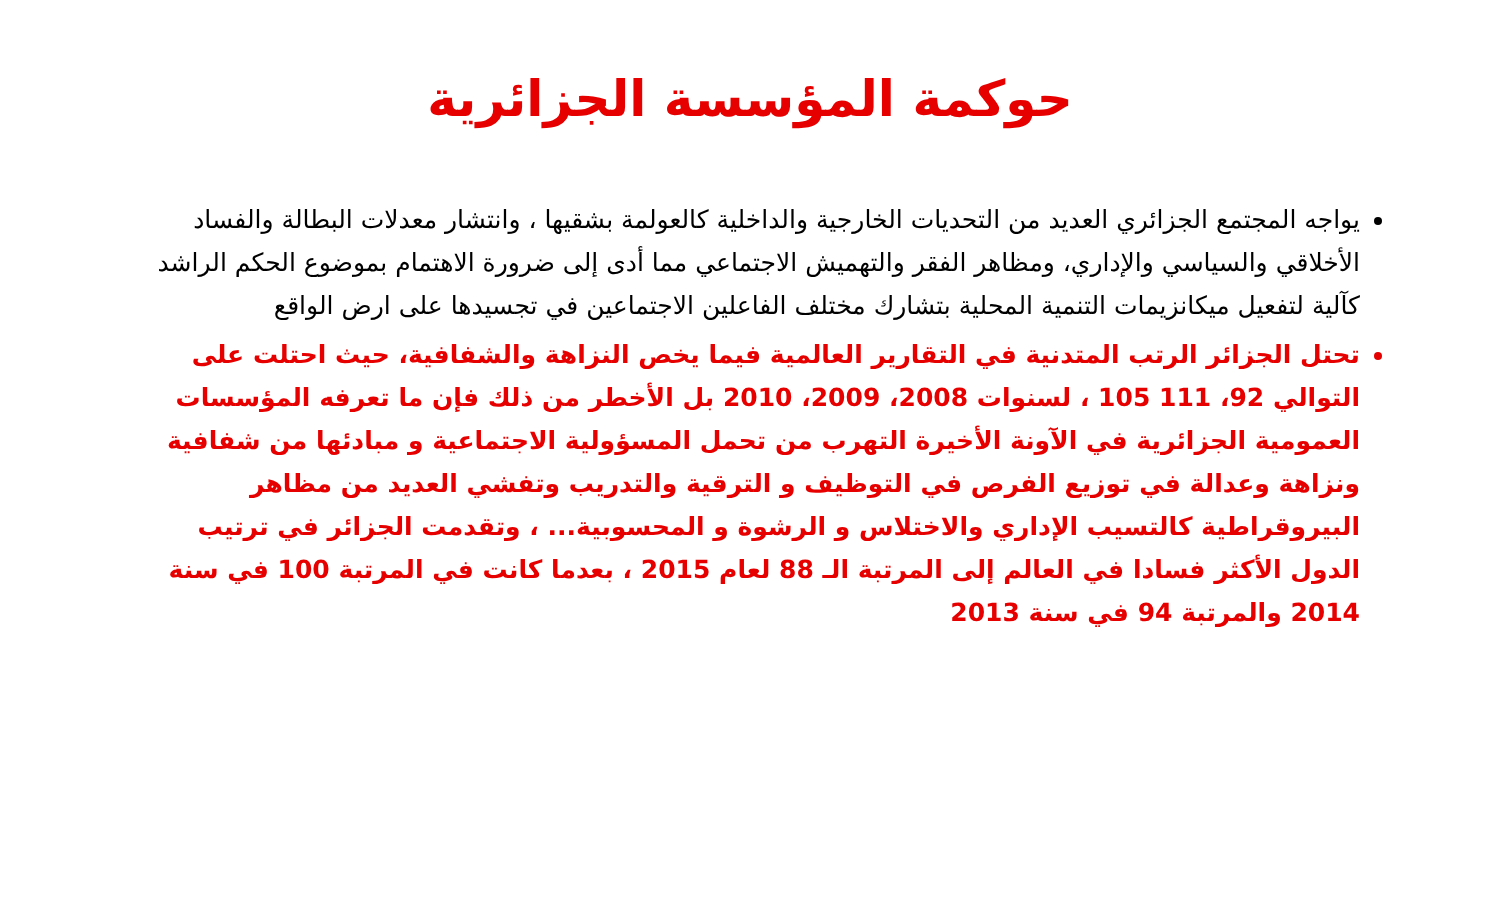حوكمة المؤسسة الجزائرية
يواجه المجتمع الجزائري العديد من التحديات الخارجية والداخلية كالعولمة بشقيها ، وانتشار معدلات البطالة والفساد الأخلاقي والسياسي والإداري، ومظاهر الفقر والتهميش الاجتماعي مما أدى إلى ضرورة الاهتمام بموضوع الحكم الراشد كآلية لتفعيل ميكانزيمات التنمية المحلية بتشارك مختلف الفاعلين الاجتماعين في تجسيدها على ارض الواقع
تحتل الجزائر الرتب المتدنية في التقارير العالمية فيما يخص النزاهة والشفافية، حيث احتلت على التوالي 92، 111 105 ، لسنوات 2008، 2009، 2010 بل الأخطر من ذلك فإن ما تعرفه المؤسسات العمومية الجزائرية في الآونة الأخيرة التهرب من تحمل المسؤولية الاجتماعية و مبادئها من شفافية ونزاهة وعدالة في توزيع الفرص في التوظيف و الترقية والتدريب وتفشي العديد من مظاهر البيروقراطية كالتسيب الإداري والاختلاس و الرشوة و المحسوبية... ، وتقدمت الجزائر في ترتيب الدول الأكثر فسادا في العالم إلى المرتبة الـ 88 لعام 2015 ، بعدما كانت في المرتبة 100 في سنة 2014 والمرتبة 94 في سنة 2013